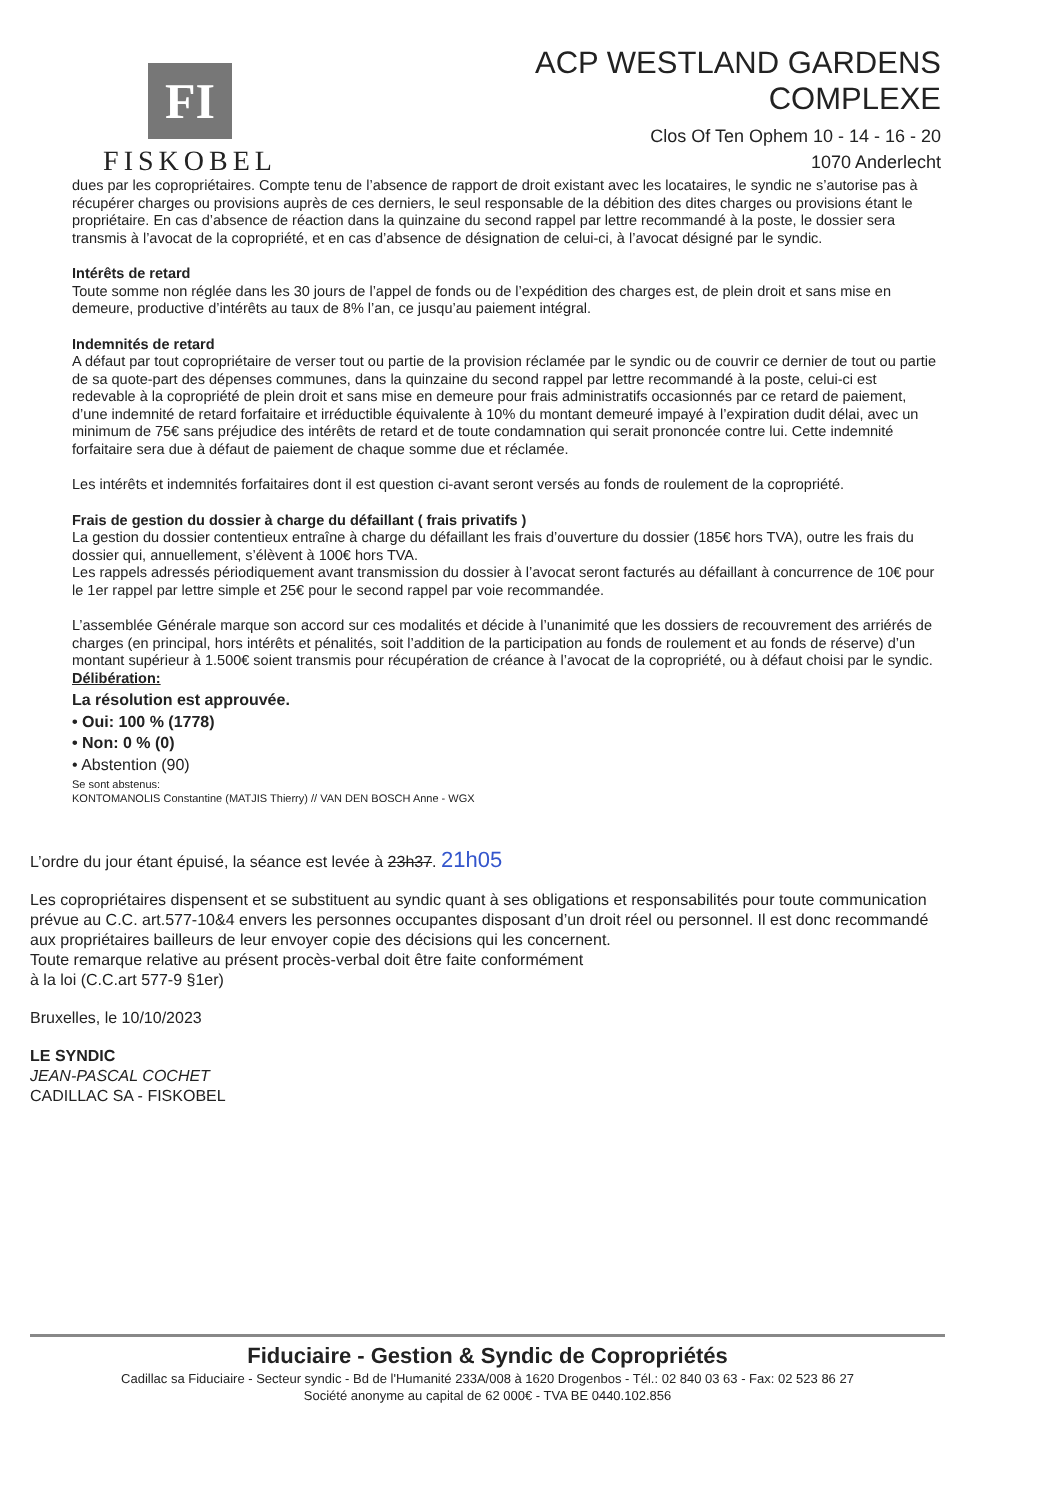FI
FISKOBEL
ACP WESTLAND GARDENS
COMPLEXE
Clos Of Ten Ophem 10 - 14 - 16 - 20
1070 Anderlecht
dues par les copropriétaires. Compte tenu de l’absence de rapport de droit existant avec les locataires, le syndic ne s’autorise pas à récupérer charges ou provisions auprès de ces derniers, le seul responsable de la débition des dites charges ou provisions étant le propriétaire. En cas d’absence de réaction dans la quinzaine du second rappel par lettre recommandé à la poste, le dossier sera transmis à l’avocat de la copropriété, et en cas d’absence de désignation de celui-ci, à l’avocat désigné par le syndic.
Intérêts de retard
Toute somme non réglée dans les 30 jours de l’appel de fonds ou de l’expédition des charges est, de plein droit et sans mise en demeure, productive d’intérêts au taux de 8% l’an, ce jusqu’au paiement intégral.
Indemnités de retard
A défaut par tout copropriétaire de verser tout ou partie de la provision réclamée par le syndic ou de couvrir ce dernier de tout ou partie de sa quote-part des dépenses communes, dans la quinzaine du second rappel par lettre recommandé à la poste, celui-ci est redevable à la copropriété de plein droit et sans mise en demeure pour frais administratifs occasionnés par ce retard de paiement, d’une indemnité de retard forfaitaire et irréductible équivalente à 10% du montant demeuré impayé à l’expiration dudit délai, avec un minimum de 75€ sans préjudice des intérêts de retard et de toute condamnation qui serait prononcée contre lui. Cette indemnité forfaitaire sera due à défaut de paiement de chaque somme due et réclamée.
Les intérêts et indemnités forfaitaires dont il est question ci-avant seront versés au fonds de roulement de la copropriété.
Frais de gestion du dossier à charge du défaillant ( frais privatifs )
La gestion du dossier contentieux entraîne à charge du défaillant les frais d’ouverture du dossier (185€ hors TVA), outre les frais du dossier qui, annuellement, s’élèvent à 100€ hors TVA.
Les rappels adressés périodiquement avant transmission du dossier à l’avocat seront facturés au défaillant à concurrence de 10€ pour le 1er rappel par lettre simple et 25€ pour le second rappel par voie recommandée.
L’assemblée Générale marque son accord sur ces modalités et décide à l’unanimité que les dossiers de recouvrement des arriérés de charges (en principal, hors intérêts et pénalités, soit l’addition de la participation au fonds de roulement et au fonds de réserve) d’un montant supérieur à 1.500€ soient transmis pour récupération de créance à l’avocat de la copropriété, ou à défaut choisi par le syndic.
Délibération:
La résolution est approuvée.
• Oui: 100 % (1778)
• Non: 0 % (0)
• Abstention (90)
Se sont abstenus:
KONTOMANOLIS Constantine (MATJIS Thierry) // VAN DEN BOSCH Anne - WGX
L’ordre du jour étant épuisé, la séance est levée à 23h37. 21h05
Les copropriétaires dispensent et se substituent au syndic quant à ses obligations et responsabilités pour toute communication prévue au C.C. art.577-10&4 envers les personnes occupantes disposant d’un droit réel ou personnel. Il est donc recommandé aux propriétaires bailleurs de leur envoyer copie des décisions qui les concernent.
Toute remarque relative au présent procès-verbal doit être faite conformément
à la loi (C.C.art 577-9 §1er)
Bruxelles, le 10/10/2023
LE SYNDIC
JEAN-PASCAL COCHET
CADILLAC SA - FISKOBEL
Fiduciaire - Gestion & Syndic de Copropriétés
Cadillac sa Fiduciaire - Secteur syndic - Bd de l'Humanité 233A/008 à 1620 Drogenbos - Tél.: 02 840 03 63 - Fax: 02 523 86 27
Société anonyme au capital de 62 000€ - TVA BE 0440.102.856